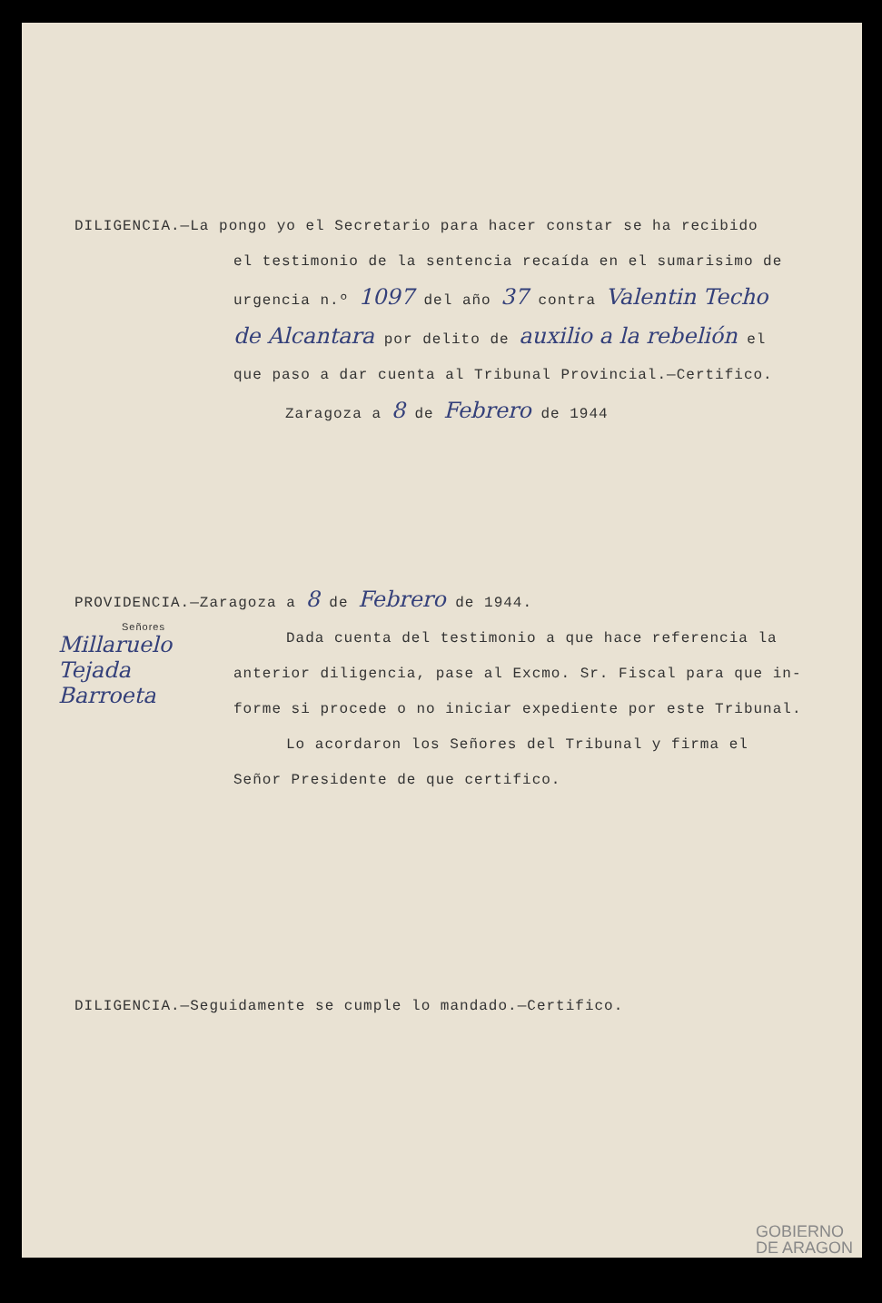DILIGENCIA.—La pongo yo el Secretario para hacer constar se ha recibido
el testimonio de la sentencia recaída en el sumarisimo de
urgencia n.º 1097 del año 37 contra Valentin Techo
de Alcantara por delito de auxilio a la rebelión el
que paso a dar cuenta al Tribunal Provincial.—Certifico.
Zaragoza a 8 de Febrero de 1944
PROVIDENCIA.—Zaragoza a 8 de Febrero de 1944.
Señores
Millaruelo
Tejada
Barroeta
Dada cuenta del testimonio a que hace referencia la
anterior diligencia, pase al Excmo. Sr. Fiscal para que in-
forme si procede o no iniciar expediente por este Tribunal.
Lo acordaron los Señores del Tribunal y firma el
Señor Presidente de que certifico.
DILIGENCIA.—Seguidamente se cumple lo mandado.—Certifico.
GOBIERNO
DE ARAGON